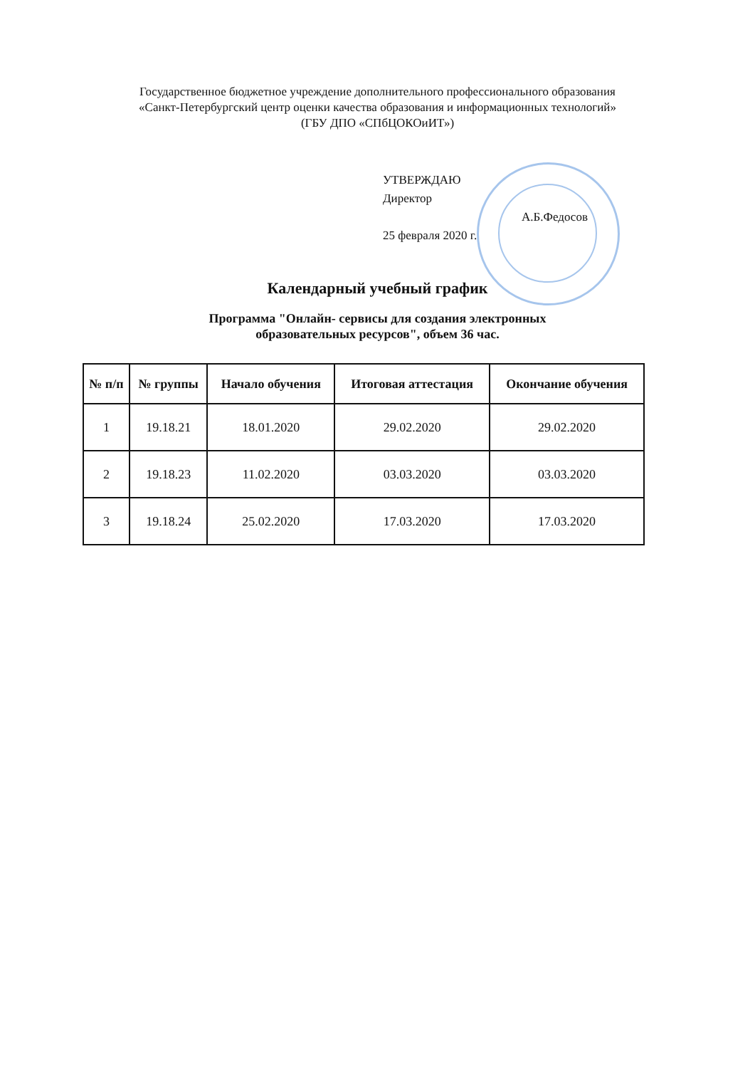Государственное бюджетное учреждение дополнительного профессионального образования
«Санкт-Петербургский центр оценки качества образования и информационных технологий»
(ГБУ ДПО «СПбЦОКОиИТ»)
УТВЕРЖДАЮ
Директор
А.Б.Федосов
25 февраля 2020 г.
Календарный учебный график
Программа "Онлайн- сервисы для создания электронных
образовательных ресурсов", объем 36 час.
| № п/п | № группы | Начало обучения | Итоговая аттестация | Окончание обучения |
| --- | --- | --- | --- | --- |
| 1 | 19.18.21 | 18.01.2020 | 29.02.2020 | 29.02.2020 |
| 2 | 19.18.23 | 11.02.2020 | 03.03.2020 | 03.03.2020 |
| 3 | 19.18.24 | 25.02.2020 | 17.03.2020 | 17.03.2020 |